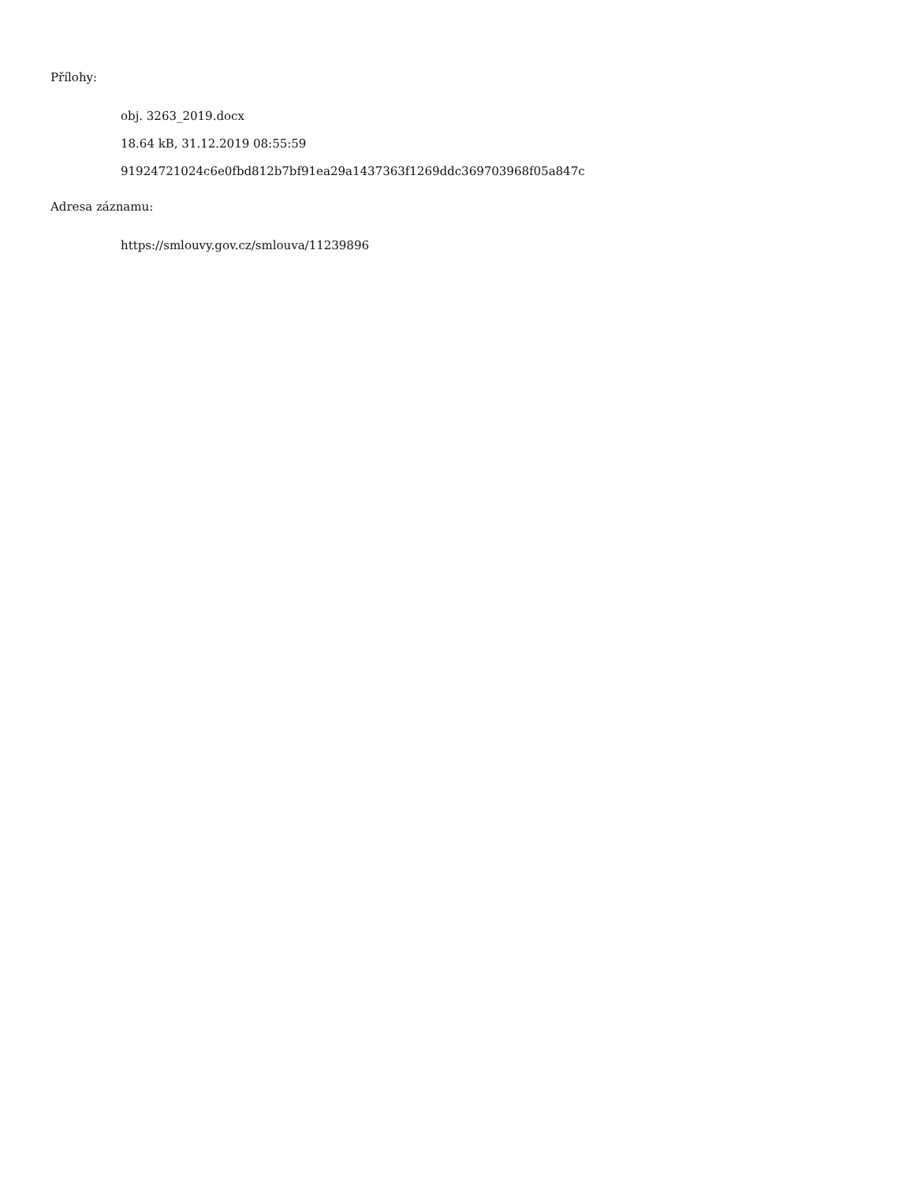Přílohy:
obj. 3263_2019.docx
18.64 kB, 31.12.2019 08:55:59
91924721024c6e0fbd812b7bf91ea29a1437363f1269ddc369703968f05a847c
Adresa záznamu:
https://smlouvy.gov.cz/smlouva/11239896